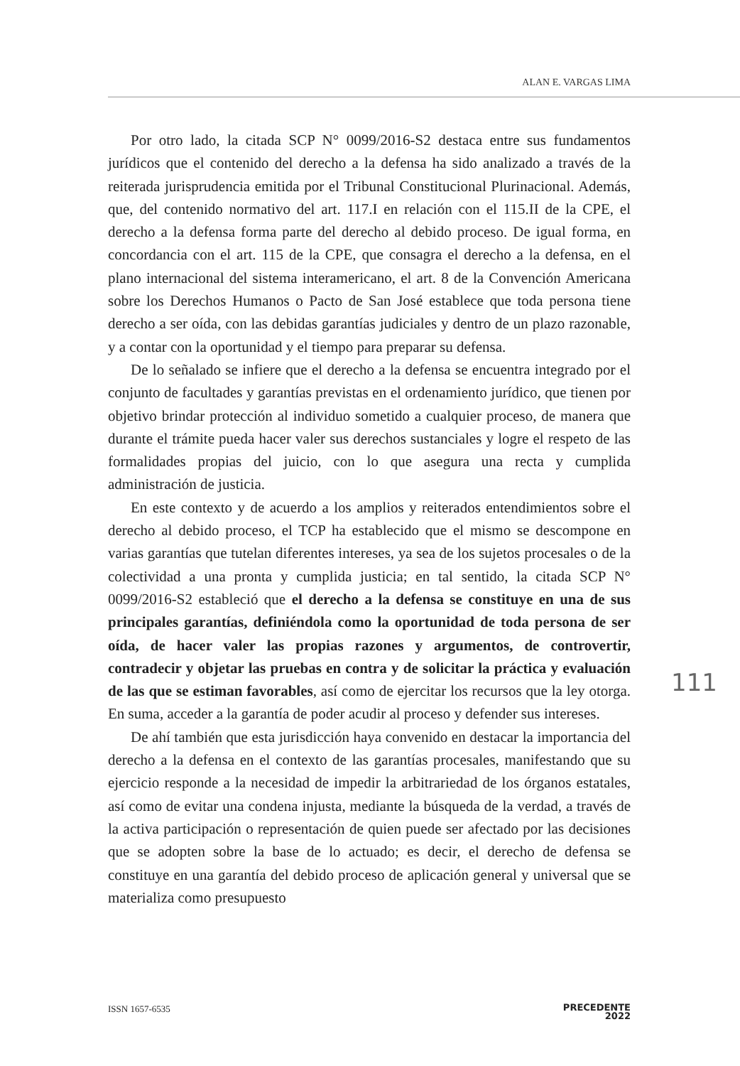ALAN E. VARGAS LIMA
Por otro lado, la citada SCP N° 0099/2016-S2 destaca entre sus fundamentos jurídicos que el contenido del derecho a la defensa ha sido analizado a través de la reiterada jurisprudencia emitida por el Tribunal Constitucional Plurinacional. Además, que, del contenido normativo del art. 117.I en relación con el 115.II de la CPE, el derecho a la defensa forma parte del derecho al debido proceso. De igual forma, en concordancia con el art. 115 de la CPE, que consagra el derecho a la defensa, en el plano internacional del sistema interamericano, el art. 8 de la Convención Americana sobre los Derechos Humanos o Pacto de San José establece que toda persona tiene derecho a ser oída, con las debidas garantías judiciales y dentro de un plazo razonable, y a contar con la oportunidad y el tiempo para preparar su defensa.
De lo señalado se infiere que el derecho a la defensa se encuentra integrado por el conjunto de facultades y garantías previstas en el ordenamiento jurídico, que tienen por objetivo brindar protección al individuo sometido a cualquier proceso, de manera que durante el trámite pueda hacer valer sus derechos sustanciales y logre el respeto de las formalidades propias del juicio, con lo que asegura una recta y cumplida administración de justicia.
En este contexto y de acuerdo a los amplios y reiterados entendimientos sobre el derecho al debido proceso, el TCP ha establecido que el mismo se descompone en varias garantías que tutelan diferentes intereses, ya sea de los sujetos procesales o de la colectividad a una pronta y cumplida justicia; en tal sentido, la citada SCP N° 0099/2016-S2 estableció que el derecho a la defensa se constituye en una de sus principales garantías, definiéndola como la oportunidad de toda persona de ser oída, de hacer valer las propias razones y argumentos, de controvertir, contradecir y objetar las pruebas en contra y de solicitar la práctica y evaluación de las que se estiman favorables, así como de ejercitar los recursos que la ley otorga. En suma, acceder a la garantía de poder acudir al proceso y defender sus intereses.
De ahí también que esta jurisdicción haya convenido en destacar la importancia del derecho a la defensa en el contexto de las garantías procesales, manifestando que su ejercicio responde a la necesidad de impedir la arbitrariedad de los órganos estatales, así como de evitar una condena injusta, mediante la búsqueda de la verdad, a través de la activa participación o representación de quien puede ser afectado por las decisiones que se adopten sobre la base de lo actuado; es decir, el derecho de defensa se constituye en una garantía del debido proceso de aplicación general y universal que se materializa como presupuesto
111
ISSN 1657-6535
PRECEDENTE
2022